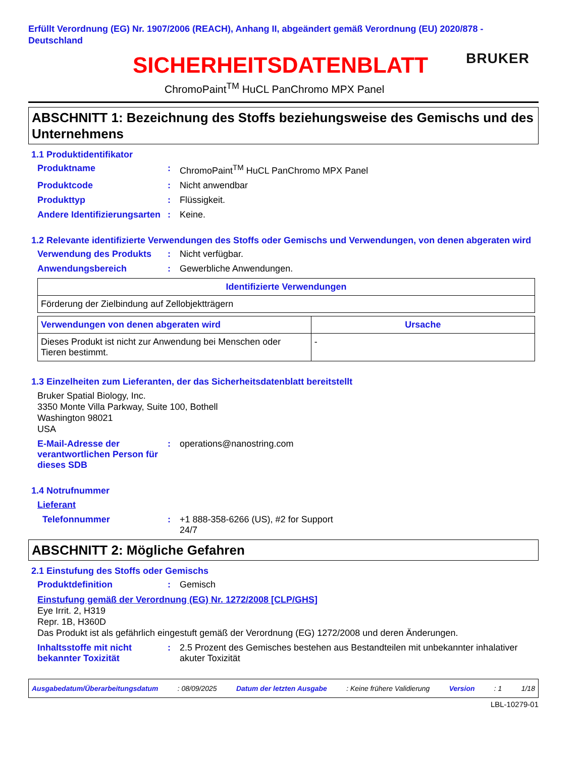Erfüllt Verordnung (EG) Nr. 1907/2006 (REACH), Anhang II, abgeändert gemäß Verordnung (EU) 2020/878 - Deutschland
SICHERHEITSDATENBLATT
BRUKER
ChromoPaint<sup>TM</sup> HuCL PanChromo MPX Panel
ABSCHNITT 1: Bezeichnung des Stoffs beziehungsweise des Gemischs und des Unternehmens
1.1 Produktidentifikator
Produktname: ChromoPaint<sup>TM</sup> HuCL PanChromo MPX Panel
Produktcode: Nicht anwendbar
Produkttyp: Flüssigkeit.
Andere Identifizierungsarten: Keine.
1.2 Relevante identifizierte Verwendungen des Stoffs oder Gemischs und Verwendungen, von denen abgeraten wird
Verwendung des Produkts: Nicht verfügbar.
Anwendungsbereich: Gewerbliche Anwendungen.
| Identifizierte Verwendungen |
| --- |
| Förderung der Zielbindung auf Zellobjektträgern |
| Verwendungen von denen abgeraten wird | Ursache |
| --- | --- |
| Dieses Produkt ist nicht zur Anwendung bei Menschen oder Tieren bestimmt. | - |
1.3 Einzelheiten zum Lieferanten, der das Sicherheitsdatenblatt bereitstellt
Bruker Spatial Biology, Inc.
3350 Monte Villa Parkway, Suite 100, Bothell
Washington 98021
USA
E-Mail-Adresse der verantwortlichen Person für dieses SDB: operations@nanostring.com
1.4 Notrufnummer
Lieferant
Telefonnummer: +1 888-358-6266 (US), #2 for Support
24/7
ABSCHNITT 2: Mögliche Gefahren
2.1 Einstufung des Stoffs oder Gemischs
Produktdefinition: Gemisch
Einstufung gemäß der Verordnung (EG) Nr. 1272/2008 [CLP/GHS]
Eye Irrit. 2, H319
Repr. 1B, H360D
Das Produkt ist als gefährlich eingestuft gemäß der Verordnung (EG) 1272/2008 und deren Änderungen.
Inhaltsstoffe mit nicht bekannter Toxizität: 2.5 Prozent des Gemisches bestehen aus Bestandteilen mit unbekannter inhalativer akuter Toxizität
Ausgabedatum/Überarbeitungsdatum: 08/09/2025 Datum der letzten Ausgabe: Keine frühere Validierung Version: 1 1/18
LBL-10279-01